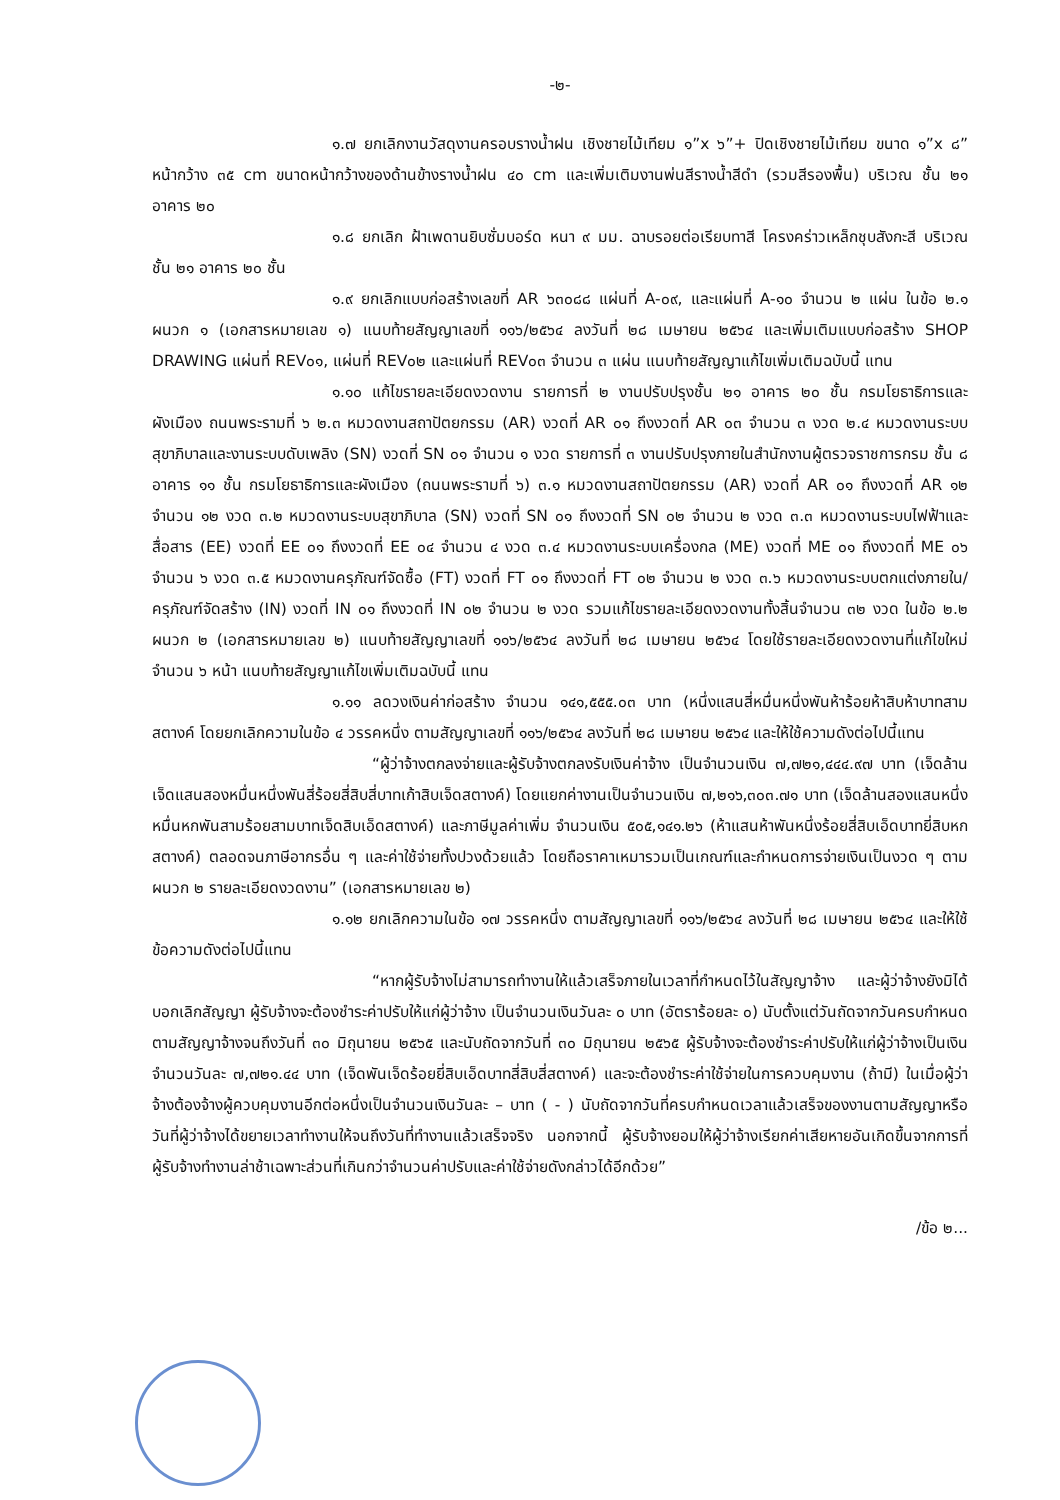-๒-
๑.๗ ยกเลิกงานวัสดุงานครอบรางน้ำฝน เชิงชายไม้เทียม ๑”x ๖”+ ปิดเชิงชายไม้เทียม ขนาด ๑”x ๘” หน้ากว้าง ๓๕ cm ขนาดหน้ากว้างของด้านข้างรางน้ำฝน ๔๐ cm และเพิ่มเติมงานพ่นสีรางน้ำสีดำ (รวมสีรองพื้น) บริเวณ ชั้น ๒๑ อาคาร ๒๐
๑.๘ ยกเลิก ฝ้าเพดานยิบซั่มบอร์ด หนา ๙ มม. ฉาบรอยต่อเรียบทาสี โครงคร่าวเหล็กชุบสังกะสี บริเวณ ชั้น ๒๑ อาคาร ๒๐ ชั้น
๑.๙ ยกเลิกแบบก่อสร้างเลขที่ AR ๖๓๐๘๘ แผ่นที่ A-๐๙, และแผ่นที่ A-๑๐ จำนวน ๒ แผ่น ในข้อ ๒.๑ ผนวก ๑ (เอกสารหมายเลข ๑) แนบท้ายสัญญาเลขที่ ๑๑๖/๒๕๖๔ ลงวันที่ ๒๘ เมษายน ๒๕๖๔ และเพิ่มเติมแบบก่อสร้าง SHOP DRAWING แผ่นที่ REV๐๑, แผ่นที่ REV๐๒ และแผ่นที่ REV๐๓ จำนวน ๓ แผ่น แนบท้ายสัญญาแก้ไขเพิ่มเติมฉบับนี้ แทน
๑.๑๐ แก้ไขรายละเอียดงวดงาน รายการที่ ๒ งานปรับปรุงชั้น ๒๑ อาคาร ๒๐ ชั้น กรมโยธาธิการและผังเมือง ถนนพระรามที่ ๖ ๒.๓ หมวดงานสถาปัตยกรรม (AR) งวดที่ AR ๐๑ ถึงงวดที่ AR ๐๓ จำนวน ๓ งวด ๒.๔ หมวดงานระบบสุขาภิบาลและงานระบบดับเพลิง (SN) งวดที่ SN ๐๑ จำนวน ๑ งวด รายการที่ ๓ งานปรับปรุงภายในสำนักงานผู้ตรวจราชการกรม ชั้น ๘ อาคาร ๑๑ ชั้น กรมโยธาธิการและผังเมือง (ถนนพระรามที่ ๖) ๓.๑ หมวดงานสถาปัตยกรรม (AR) งวดที่ AR ๐๑ ถึงงวดที่ AR ๑๒ จำนวน ๑๒ งวด ๓.๒ หมวดงานระบบสุขาภิบาล (SN) งวดที่ SN ๐๑ ถึงงวดที่ SN ๐๒ จำนวน ๒ งวด ๓.๓ หมวดงานระบบไฟฟ้าและสื่อสาร (EE) งวดที่ EE ๐๑ ถึงงวดที่ EE ๐๔ จำนวน ๔ งวด ๓.๔ หมวดงานระบบเครื่องกล (ME) งวดที่ ME ๐๑ ถึงงวดที่ ME ๐๖ จำนวน ๖ งวด ๓.๕ หมวดงานครุภัณฑ์จัดซื้อ (FT) งวดที่ FT ๐๑ ถึงงวดที่ FT ๐๒ จำนวน ๒ งวด ๓.๖ หมวดงานระบบตกแต่งภายใน/ครุภัณฑ์จัดสร้าง (IN) งวดที่ IN ๐๑ ถึงงวดที่ IN ๐๒ จำนวน ๒ งวด รวมแก้ไขรายละเอียดงวดงานทั้งสิ้นจำนวน ๓๒ งวด ในข้อ ๒.๒ ผนวก ๒ (เอกสารหมายเลข ๒) แนบท้ายสัญญาเลขที่ ๑๑๖/๒๕๖๔ ลงวันที่ ๒๘ เมษายน ๒๕๖๔ โดยใช้รายละเอียดงวดงานที่แก้ไขใหม่ จำนวน ๖ หน้า แนบท้ายสัญญาแก้ไขเพิ่มเติมฉบับนี้ แทน
๑.๑๑ ลดวงเงินค่าก่อสร้าง จำนวน ๑๔๑,๕๕๕.๐๓ บาท (หนึ่งแสนสี่หมื่นหนึ่งพันห้าร้อยห้าสิบห้าบาทสามสตางค์ โดยยกเลิกความในข้อ ๔ วรรคหนึ่ง ตามสัญญาเลขที่ ๑๑๖/๒๕๖๔ ลงวันที่ ๒๘ เมษายน ๒๕๖๔ และให้ใช้ความดังต่อไปนี้แทน
“ผู้ว่าจ้างตกลงจ่ายและผู้รับจ้างตกลงรับเงินค่าจ้าง เป็นจำนวนเงิน ๗,๗๒๑,๔๔๔.๙๗ บาท (เจ็ดล้านเจ็ดแสนสองหมื่นหนึ่งพันสี่ร้อยสี่สิบสี่บาทเก้าสิบเจ็ดสตางค์) โดยแยกค่างานเป็นจำนวนเงิน ๗,๒๑๖,๓๐๓.๗๑ บาท (เจ็ดล้านสองแสนหนึ่งหมื่นหกพันสามร้อยสามบาทเจ็ดสิบเอ็ดสตางค์) และภาษีมูลค่าเพิ่ม จำนวนเงิน ๕๐๕,๑๔๑.๒๖ (ห้าแสนห้าพันหนึ่งร้อยสี่สิบเอ็ดบาทยี่สิบหกสตางค์) ตลอดจนภาษีอากรอื่น ๆ และค่าใช้จ่ายทั้งปวงด้วยแล้ว โดยถือราคาเหมารวมเป็นเกณฑ์และกำหนดการจ่ายเงินเป็นงวด ๆ ตามผนวก ๒ รายละเอียดงวดงาน” (เอกสารหมายเลข ๒)
๑.๑๒ ยกเลิกความในข้อ ๑๗ วรรคหนึ่ง ตามสัญญาเลขที่ ๑๑๖/๒๕๖๔ ลงวันที่ ๒๘ เมษายน ๒๕๖๔ และให้ใช้ข้อความดังต่อไปนี้แทน
“หากผู้รับจ้างไม่สามารถทำงานให้แล้วเสร็จภายในเวลาที่กำหนดไว้ในสัญญาจ้าง และผู้ว่าจ้างยังมิได้บอกเลิกสัญญา ผู้รับจ้างจะต้องชำระค่าปรับให้แก่ผู้ว่าจ้าง เป็นจำนวนเงินวันละ ๐ บาท (อัตราร้อยละ ๐) นับตั้งแต่วันถัดจากวันครบกำหนดตามสัญญาจ้างจนถึงวันที่ ๓๐ มิถุนายน ๒๕๖๕ และนับถัดจากวันที่ ๓๐ มิถุนายน ๒๕๖๕ ผู้รับจ้างจะต้องชำระค่าปรับให้แก่ผู้ว่าจ้างเป็นเงินจำนวนวันละ ๗,๗๒๑.๔๔ บาท (เจ็ดพันเจ็ดร้อยยี่สิบเอ็ดบาทสี่สิบสี่สตางค์) และจะต้องชำระค่าใช้จ่ายในการควบคุมงาน (ถ้ามี) ในเมื่อผู้ว่าจ้างต้องจ้างผู้ควบคุมงานอีกต่อหนึ่งเป็นจำนวนเงินวันละ – บาท ( - ) นับถัดจากวันที่ครบกำหนดเวลาแล้วเสร็จของงานตามสัญญาหรือวันที่ผู้ว่าจ้างได้ขยายเวลาทำงานให้จนถึงวันที่ทำงานแล้วเสร็จจริง นอกจากนี้ ผู้รับจ้างยอมให้ผู้ว่าจ้างเรียกค่าเสียหายอันเกิดขึ้นจากการที่ผู้รับจ้างทำงานล่าช้าเฉพาะส่วนที่เกินกว่าจำนวนค่าปรับและค่าใช้จ่ายดังกล่าวได้อีกด้วย”
/ข้อ ๒...